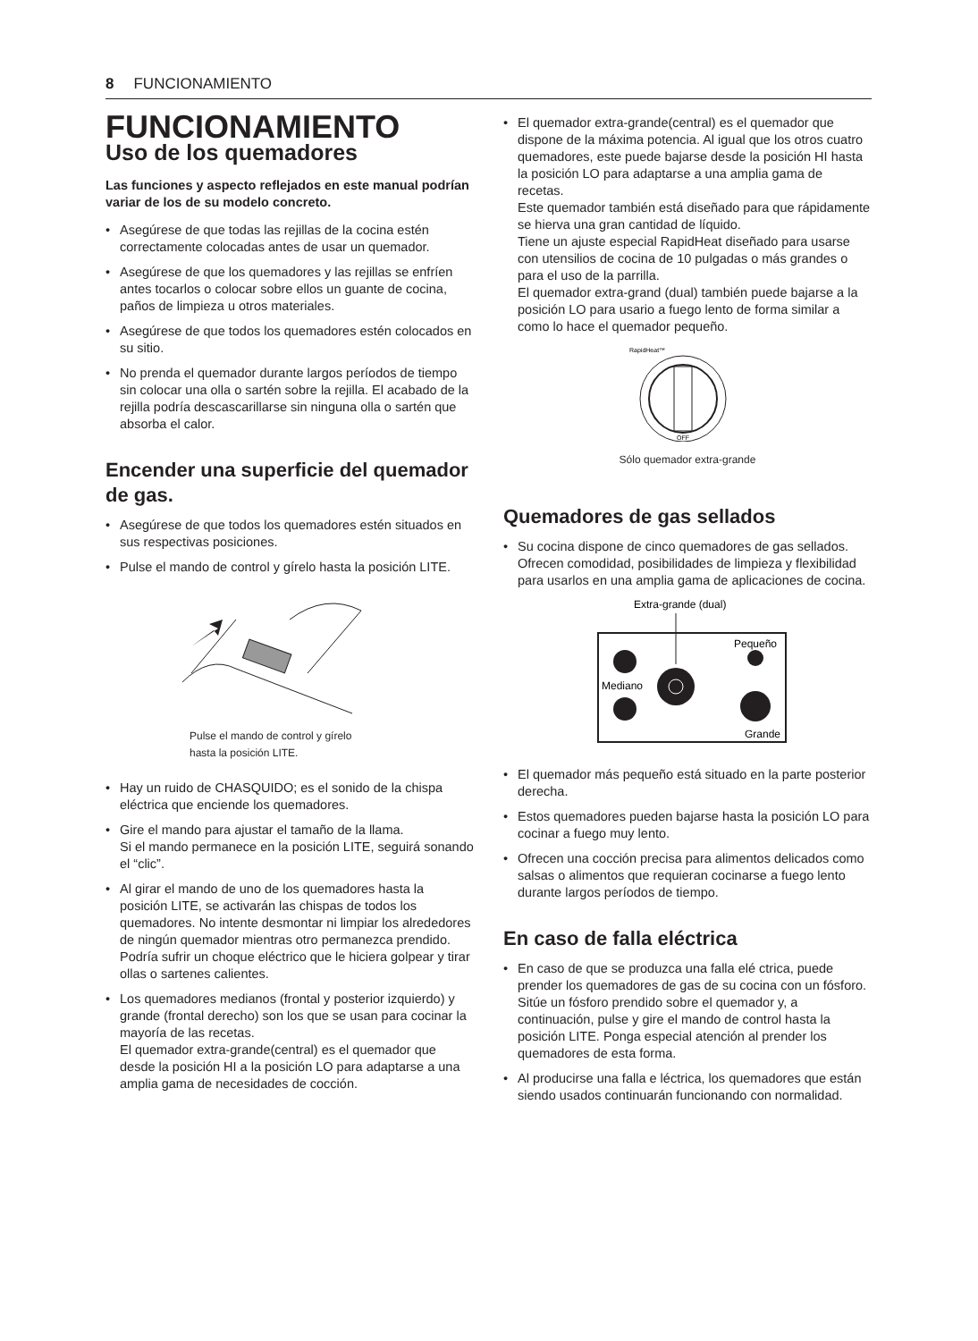8 FUNCIONAMIENTO
FUNCIONAMIENTO
Uso de los quemadores
Las funciones y aspecto reflejados en este manual podrían variar de los de su modelo concreto.
• Asegúrese de que todas las rejillas de la cocina estén correctamente colocadas antes de usar un quemador.
• Asegúrese de que los quemadores y las rejillas se enfríen antes tocarlos o colocar sobre ellos un guante de cocina, paños de limpieza u otros materiales.
• Asegúrese de que todos los quemadores estén colocados en su sitio.
• No prenda el quemador durante largos períodos de tiempo sin colocar una olla o sartén sobre la rejilla. El acabado de la rejilla podría descascarillarse sin ninguna olla o sartén que absorba el calor.
Encender una superficie del quemador de gas.
• Asegúrese de que todos los quemadores estén situados en sus respectivas posiciones.
• Pulse el mando de control y gírelo hasta la posición LITE.
Pulse el mando de control y gírelo
hasta la posición LITE.
• Hay un ruido de CHASQUIDO; es el sonido de la chispa eléctrica que enciende los quemadores.
• Gire el mando para ajustar el tamaño de la llama.
Si el mando permanece en la posición LITE, seguirá sonando el “clic”.
• Al girar el mando de uno de los quemadores hasta la posición LITE, se activarán las chispas de todos los quemadores. No intente desmontar ni limpiar los alrededores de ningún quemador mientras otro permanezca prendido. Podría sufrir un choque eléctrico que le hiciera golpear y tirar ollas o sartenes calientes.
• Los quemadores medianos (frontal y posterior izquierdo) y grande (frontal derecho) son los que se usan para cocinar la mayoría de las recetas.
El quemador extra-grande(central) es el quemador que desde la posición HI a la posición LO para adaptarse a una amplia gama de necesidades de cocción.
• El quemador extra-grande(central) es el quemador que dispone de la máxima potencia. Al igual que los otros cuatro quemadores, este puede bajarse desde la posición HI hasta la posición LO para adaptarse a una amplia gama de recetas.
Este quemador también está diseñado para que rápidamente se hierva una gran cantidad de líquido.
Tiene un ajuste especial RapidHeat diseñado para usarse con utensilios de cocina de 10 pulgadas o más grandes o para el uso de la parrilla.
El quemador extra-grand (dual) también puede bajarse a la posición LO para usario a fuego lento de forma similar a como lo hace el quemador pequeño.
RapidHeat™
OFF
Sólo quemador extra-grande
Quemadores de gas sellados
• Su cocina dispone de cinco quemadores de gas sellados. Ofrecen comodidad, posibilidades de limpieza y flexibilidad para usarlos en una amplia gama de aplicaciones de cocina.
Extra-grande (dual)
Pequeño
Mediano
Grande
• El quemador más pequeño está situado en la parte posterior derecha.
• Estos quemadores pueden bajarse hasta la posición LO para cocinar a fuego muy lento.
• Ofrecen una cocción precisa para alimentos delicados como salsas o alimentos que requieran cocinarse a fuego lento durante largos períodos de tiempo.
En caso de falla eléctrica
• En caso de que se produzca una falla elé ctrica, puede prender los quemadores de gas de su cocina con un fósforo. Sitúe un fósforo prendido sobre el quemador y, a continuación, pulse y gire el mando de control hasta la posición LITE. Ponga especial atención al prender los quemadores de esta forma.
• Al producirse una falla e léctrica, los quemadores que están siendo usados continuarán funcionando con normalidad.